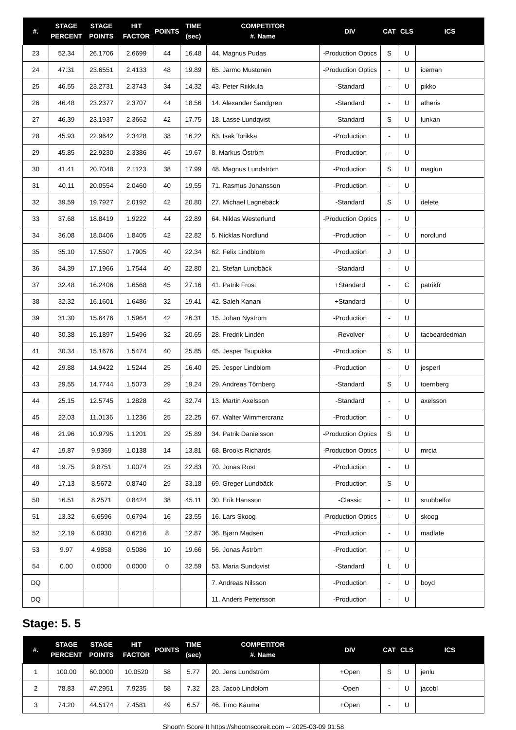| #. | STAGE PERCENT | STAGE POINTS | HIT FACTOR | POINTS | TIME (sec) | COMPETITOR #. Name | DIV | CAT | CLS | ICS |
| --- | --- | --- | --- | --- | --- | --- | --- | --- | --- | --- |
| 23 | 52.34 | 26.1706 | 2.6699 | 44 | 16.48 | 44. Magnus Pudas | -Production Optics | S | U | |
| 24 | 47.31 | 23.6551 | 2.4133 | 48 | 19.89 | 65. Jarmo Mustonen | -Production Optics | - | U | iceman |
| 25 | 46.55 | 23.2731 | 2.3743 | 34 | 14.32 | 43. Peter Riikkula | -Standard | - | U | pikko |
| 26 | 46.48 | 23.2377 | 2.3707 | 44 | 18.56 | 14. Alexander Sandgren | -Standard | - | U | atheris |
| 27 | 46.39 | 23.1937 | 2.3662 | 42 | 17.75 | 18. Lasse Lundqvist | -Standard | S | U | lunkan |
| 28 | 45.93 | 22.9642 | 2.3428 | 38 | 16.22 | 63. Isak Torikka | -Production | - | U | |
| 29 | 45.85 | 22.9230 | 2.3386 | 46 | 19.67 | 8. Markus Öström | -Production | - | U | |
| 30 | 41.41 | 20.7048 | 2.1123 | 38 | 17.99 | 48. Magnus Lundström | -Production | S | U | maglun |
| 31 | 40.11 | 20.0554 | 2.0460 | 40 | 19.55 | 71. Rasmus Johansson | -Production | - | U | |
| 32 | 39.59 | 19.7927 | 2.0192 | 42 | 20.80 | 27. Michael Lagnebäck | -Standard | S | U | delete |
| 33 | 37.68 | 18.8419 | 1.9222 | 44 | 22.89 | 64. Niklas Westerlund | -Production Optics | - | U | |
| 34 | 36.08 | 18.0406 | 1.8405 | 42 | 22.82 | 5. Nicklas Nordlund | -Production | - | U | nordlund |
| 35 | 35.10 | 17.5507 | 1.7905 | 40 | 22.34 | 62. Felix Lindblom | -Production | J | U | |
| 36 | 34.39 | 17.1966 | 1.7544 | 40 | 22.80 | 21. Stefan Lundbäck | -Standard | - | U | |
| 37 | 32.48 | 16.2406 | 1.6568 | 45 | 27.16 | 41. Patrik Frost | +Standard | - | C | patrikfr |
| 38 | 32.32 | 16.1601 | 1.6486 | 32 | 19.41 | 42. Saleh Kanani | +Standard | - | U | |
| 39 | 31.30 | 15.6476 | 1.5964 | 42 | 26.31 | 15. Johan Nyström | -Production | - | U | |
| 40 | 30.38 | 15.1897 | 1.5496 | 32 | 20.65 | 28. Fredrik Lindén | -Revolver | - | U | tacbeardedman |
| 41 | 30.34 | 15.1676 | 1.5474 | 40 | 25.85 | 45. Jesper Tsupukka | -Production | S | U | |
| 42 | 29.88 | 14.9422 | 1.5244 | 25 | 16.40 | 25. Jesper Lindblom | -Production | - | U | jesperl |
| 43 | 29.55 | 14.7744 | 1.5073 | 29 | 19.24 | 29. Andreas Törnberg | -Standard | S | U | toernberg |
| 44 | 25.15 | 12.5745 | 1.2828 | 42 | 32.74 | 13. Martin Axelsson | -Standard | - | U | axelsson |
| 45 | 22.03 | 11.0136 | 1.1236 | 25 | 22.25 | 67. Walter Wimmercranz | -Production | - | U | |
| 46 | 21.96 | 10.9795 | 1.1201 | 29 | 25.89 | 34. Patrik Danielsson | -Production Optics | S | U | |
| 47 | 19.87 | 9.9369 | 1.0138 | 14 | 13.81 | 68. Brooks Richards | -Production Optics | - | U | mrcia |
| 48 | 19.75 | 9.8751 | 1.0074 | 23 | 22.83 | 70. Jonas Rost | -Production | - | U | |
| 49 | 17.13 | 8.5672 | 0.8740 | 29 | 33.18 | 69. Greger Lundbäck | -Production | S | U | |
| 50 | 16.51 | 8.2571 | 0.8424 | 38 | 45.11 | 30. Erik Hansson | -Classic | - | U | snubbelfot |
| 51 | 13.32 | 6.6596 | 0.6794 | 16 | 23.55 | 16. Lars Skoog | -Production Optics | - | U | skoog |
| 52 | 12.19 | 6.0930 | 0.6216 | 8 | 12.87 | 36. Bjørn Madsen | -Production | - | U | madlate |
| 53 | 9.97 | 4.9858 | 0.5086 | 10 | 19.66 | 56. Jonas Åström | -Production | - | U | |
| 54 | 0.00 | 0.0000 | 0.0000 | 0 | 32.59 | 53. Maria Sundqvist | -Standard | L | U | |
| DQ | | | | | | 7. Andreas Nilsson | -Production | - | U | boyd |
| DQ | | | | | | 11. Anders Pettersson | -Production | - | U | |
Stage: 5. 5
| #. | STAGE PERCENT | STAGE POINTS | HIT FACTOR | POINTS | TIME (sec) | COMPETITOR #. Name | DIV | CAT | CLS | ICS |
| --- | --- | --- | --- | --- | --- | --- | --- | --- | --- | --- |
| 1 | 100.00 | 60.0000 | 10.0520 | 58 | 5.77 | 20. Jens Lundström | +Open | S | U | jenlu |
| 2 | 78.83 | 47.2951 | 7.9235 | 58 | 7.32 | 23. Jacob Lindblom | -Open | - | U | jacobl |
| 3 | 74.20 | 44.5174 | 7.4581 | 49 | 6.57 | 46. Timo Kauma | +Open | - | U | |
Shoot'n Score It https://shootnscoreit.com -- 2025-03-09 01:58